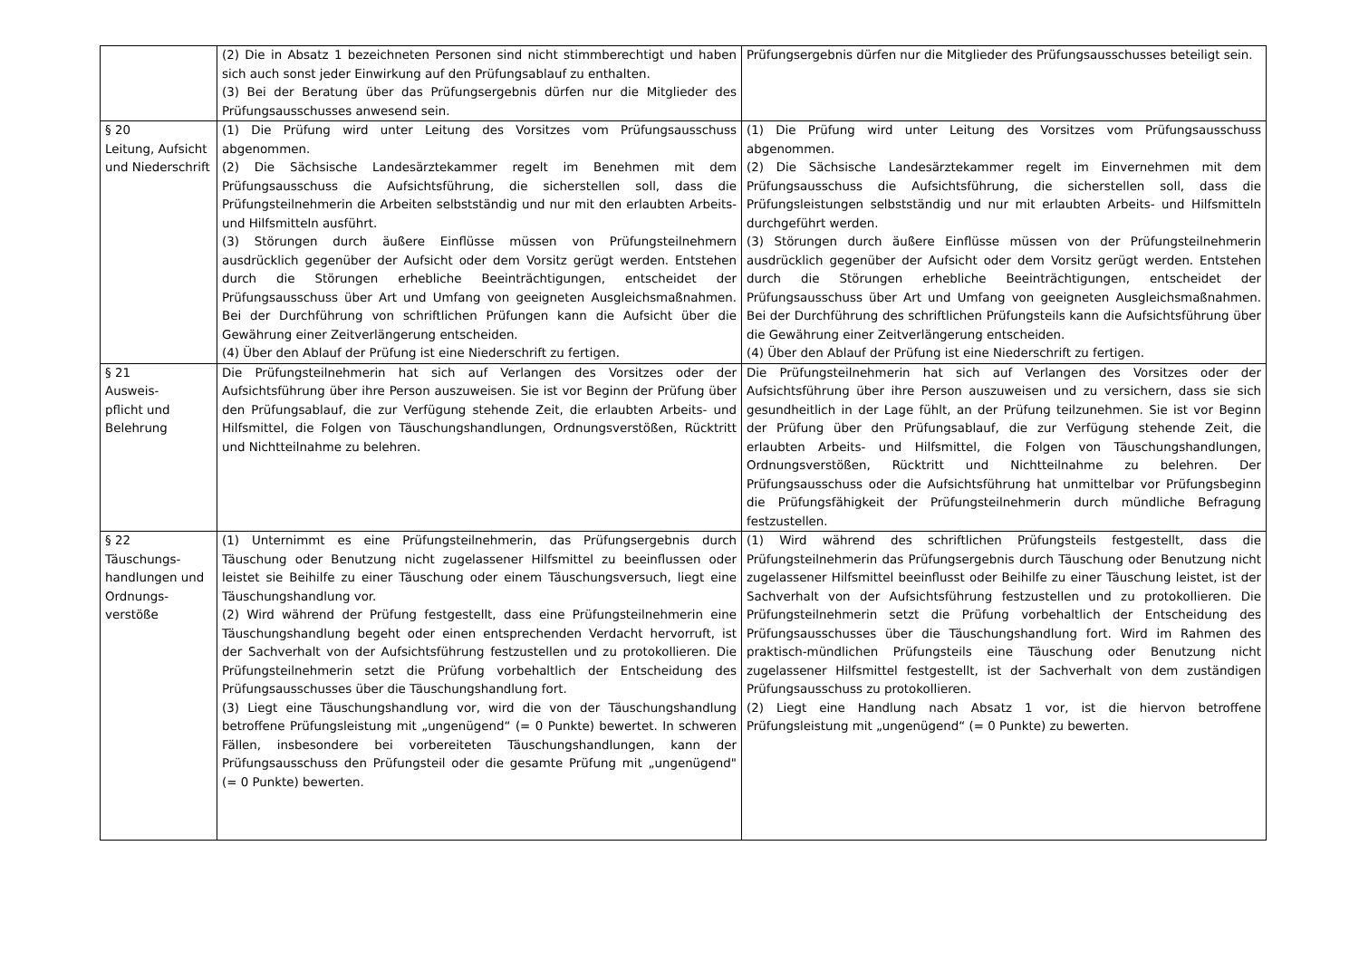| | (2) Die in Absatz 1 bezeichneten Personen sind nicht stimmberechtigt und haben sich auch sonst jeder Einwirkung auf den Prüfungsablauf zu enthalten. (3) Bei der Beratung über das Prüfungsergebnis dürfen nur die Mitglieder des Prüfungsausschusses anwesend sein. | Prüfungsergebnis dürfen nur die Mitglieder des Prüfungsausschusses beteiligt sein. |
| § 20 Leitung, Aufsicht und Niederschrift | (1) Die Prüfung wird unter Leitung des Vorsitzes vom Prüfungsausschuss abgenommen. (2) Die Sächsische Landesärztekammer regelt im Benehmen mit dem Prüfungsausschuss die Aufsichtsführung, die sicherstellen soll, dass die Prüfungsteilnehmerin die Arbeiten selbstständig und nur mit den erlaubten Arbeits- und Hilfsmitteln ausführt. (3) Störungen durch äußere Einflüsse müssen von Prüfungsteilnehmern ausdrücklich gegenüber der Aufsicht oder dem Vorsitz gerügt werden. Entstehen durch die Störungen erhebliche Beeinträchtigungen, entscheidet der Prüfungsausschuss über Art und Umfang von geeigneten Ausgleichsmaßnahmen. Bei der Durchführung von schriftlichen Prüfungen kann die Aufsicht über die Gewährung einer Zeitverlängerung entscheiden. (4) Über den Ablauf der Prüfung ist eine Niederschrift zu fertigen. | (1) Die Prüfung wird unter Leitung des Vorsitzes vom Prüfungsausschuss abgenommen. (2) Die Sächsische Landesärztekammer regelt im Einvernehmen mit dem Prüfungsausschuss die Aufsichtsführung, die sicherstellen soll, dass die Prüfungsleistungen selbstständig und nur mit erlaubten Arbeits- und Hilfsmitteln durchgeführt werden. (3) Störungen durch äußere Einflüsse müssen von der Prüfungsteilnehmerin ausdrücklich gegenüber der Aufsicht oder dem Vorsitz gerügt werden. Entstehen durch die Störungen erhebliche Beeinträchtigungen, entscheidet der Prüfungsausschuss über Art und Umfang von geeigneten Ausgleichsmaßnahmen. Bei der Durchführung des schriftlichen Prüfungsteils kann die Aufsichtsführung über die Gewährung einer Zeitverlängerung entscheiden. (4) Über den Ablauf der Prüfung ist eine Niederschrift zu fertigen. |
| § 21 Ausweis- pflicht und Belehrung | Die Prüfungsteilnehmerin hat sich auf Verlangen des Vorsitzes oder der Aufsichtsführung über ihre Person auszuweisen. Sie ist vor Beginn der Prüfung über den Prüfungsablauf, die zur Verfügung stehende Zeit, die erlaubten Arbeits- und Hilfsmittel, die Folgen von Täuschungshandlungen, Ordnungsverstößen, Rücktritt und Nichtteilnahme zu belehren. | Die Prüfungsteilnehmerin hat sich auf Verlangen des Vorsitzes oder der Aufsichtsführung über ihre Person auszuweisen und zu versichern, dass sie sich gesundheitlich in der Lage fühlt, an der Prüfung teilzunehmen. Sie ist vor Beginn der Prüfung über den Prüfungsablauf, die zur Verfügung stehende Zeit, die erlaubten Arbeits- und Hilfsmittel, die Folgen von Täuschungshandlungen, Ordnungsverstößen, Rücktritt und Nichtteilnahme zu belehren. Der Prüfungsausschuss oder die Aufsichtsführung hat unmittelbar vor Prüfungsbeginn die Prüfungsfähigkeit der Prüfungsteilnehmerin durch mündliche Befragung festzustellen. |
| § 22 Täuschungs- handlungen und Ordnungs- verstöße | (1) Unternimmt es eine Prüfungsteilnehmerin, das Prüfungsergebnis durch Täuschung oder Benutzung nicht zugelassener Hilfsmittel zu beeinflussen oder leistet sie Beihilfe zu einer Täuschung oder einem Täuschungsversuch, liegt eine Täuschungshandlung vor. (2) Wird während der Prüfung festgestellt, dass eine Prüfungsteilnehmerin eine Täuschungshandlung begeht oder einen entsprechenden Verdacht hervorruft, ist der Sachverhalt von der Aufsichtsführung festzustellen und zu protokollieren. Die Prüfungsteilnehmerin setzt die Prüfung vorbehaltlich der Entscheidung des Prüfungsausschusses über die Täuschungshandlung fort. (3) Liegt eine Täuschungshandlung vor, wird die von der Täuschungshandlung betroffene Prüfungsleistung mit „ungenügend“ (= 0 Punkte) bewertet. In schweren Fällen, insbesondere bei vorbereiteten Täuschungshandlungen, kann der Prüfungsausschuss den Prüfungsteil oder die gesamte Prüfung mit „ungenügend" (= 0 Punkte) bewerten. | (1) Wird während des schriftlichen Prüfungsteils festgestellt, dass die Prüfungsteilnehmerin das Prüfungsergebnis durch Täuschung oder Benutzung nicht zugelassener Hilfsmittel beeinflusst oder Beihilfe zu einer Täuschung leistet, ist der Sachverhalt von der Aufsichtsführung festzustellen und zu protokollieren. Die Prüfungsteilnehmerin setzt die Prüfung vorbehaltlich der Entscheidung des Prüfungsausschusses über die Täuschungshandlung fort. Wird im Rahmen des praktisch-mündlichen Prüfungsteils eine Täuschung oder Benutzung nicht zugelassener Hilfsmittel festgestellt, ist der Sachverhalt von dem zuständigen Prüfungsausschuss zu protokollieren. (2) Liegt eine Handlung nach Absatz 1 vor, ist die hiervon betroffene Prüfungsleistung mit „ungenügend“ (= 0 Punkte) zu bewerten. |